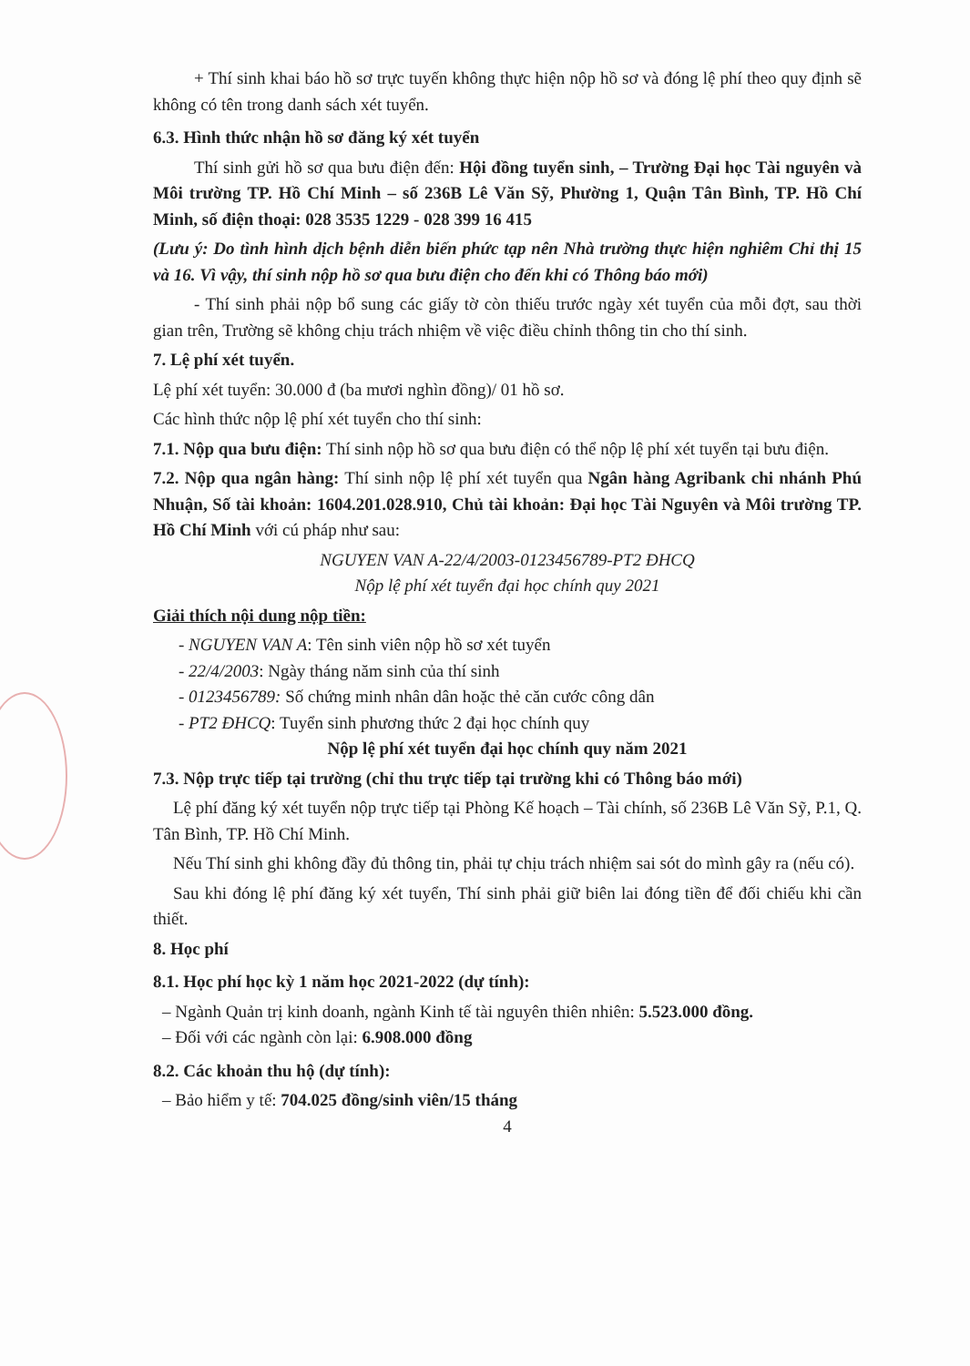+ Thí sinh khai báo hồ sơ trực tuyến không thực hiện nộp hồ sơ và đóng lệ phí theo quy định sẽ không có tên trong danh sách xét tuyển.
6.3. Hình thức nhận hồ sơ đăng ký xét tuyển
Thí sinh gửi hồ sơ qua bưu điện đến: Hội đồng tuyển sinh, – Trường Đại học Tài nguyên và Môi trường TP. Hồ Chí Minh – số 236B Lê Văn Sỹ, Phường 1, Quận Tân Bình, TP. Hồ Chí Minh, số điện thoại: 028 3535 1229 - 028 399 16 415
(Lưu ý: Do tình hình dịch bệnh diễn biến phức tạp nên Nhà trường thực hiện nghiêm Chỉ thị 15 và 16. Vì vậy, thí sinh nộp hồ sơ qua bưu điện cho đến khi có Thông báo mới)
- Thí sinh phải nộp bổ sung các giấy tờ còn thiếu trước ngày xét tuyển của mỗi đợt, sau thời gian trên, Trường sẽ không chịu trách nhiệm về việc điều chỉnh thông tin cho thí sinh.
7. Lệ phí xét tuyển.
Lệ phí xét tuyển: 30.000 đ (ba mươi nghìn đồng)/ 01 hồ sơ.
Các hình thức nộp lệ phí xét tuyển cho thí sinh:
7.1. Nộp qua bưu điện: Thí sinh nộp hồ sơ qua bưu điện có thể nộp lệ phí xét tuyển tại bưu điện.
7.2. Nộp qua ngân hàng: Thí sinh nộp lệ phí xét tuyển qua Ngân hàng Agribank chi nhánh Phú Nhuận, Số tài khoản: 1604.201.028.910, Chủ tài khoản: Đại học Tài Nguyên và Môi trường TP. Hồ Chí Minh với cú pháp như sau:
NGUYEN VAN A-22/4/2003-0123456789-PT2 ĐHCQ
Nộp lệ phí xét tuyển đại học chính quy 2021
Giải thích nội dung nộp tiền:
- NGUYEN VAN A: Tên sinh viên nộp hồ sơ xét tuyển
- 22/4/2003: Ngày tháng năm sinh của thí sinh
- 0123456789: Số chứng minh nhân dân hoặc thẻ căn cước công dân
- PT2 ĐHCQ: Tuyển sinh phương thức 2 đại học chính quy
Nộp lệ phí xét tuyển đại học chính quy năm 2021
7.3. Nộp trực tiếp tại trường (chỉ thu trực tiếp tại trường khi có Thông báo mới)
Lệ phí đăng ký xét tuyển nộp trực tiếp tại Phòng Kế hoạch – Tài chính, số 236B Lê Văn Sỹ, P.1, Q. Tân Bình, TP. Hồ Chí Minh.
Nếu Thí sinh ghi không đầy đủ thông tin, phải tự chịu trách nhiệm sai sót do mình gây ra (nếu có).
Sau khi đóng lệ phí đăng ký xét tuyển, Thí sinh phải giữ biên lai đóng tiền để đối chiếu khi cần thiết.
8. Học phí
8.1. Học phí học kỳ 1 năm học 2021-2022 (dự tính):
– Ngành Quản trị kinh doanh, ngành Kinh tế tài nguyên thiên nhiên: 5.523.000 đồng.
– Đối với các ngành còn lại: 6.908.000 đồng
8.2. Các khoản thu hộ (dự tính):
– Bảo hiểm y tế: 704.025 đồng/sinh viên/15 tháng
4